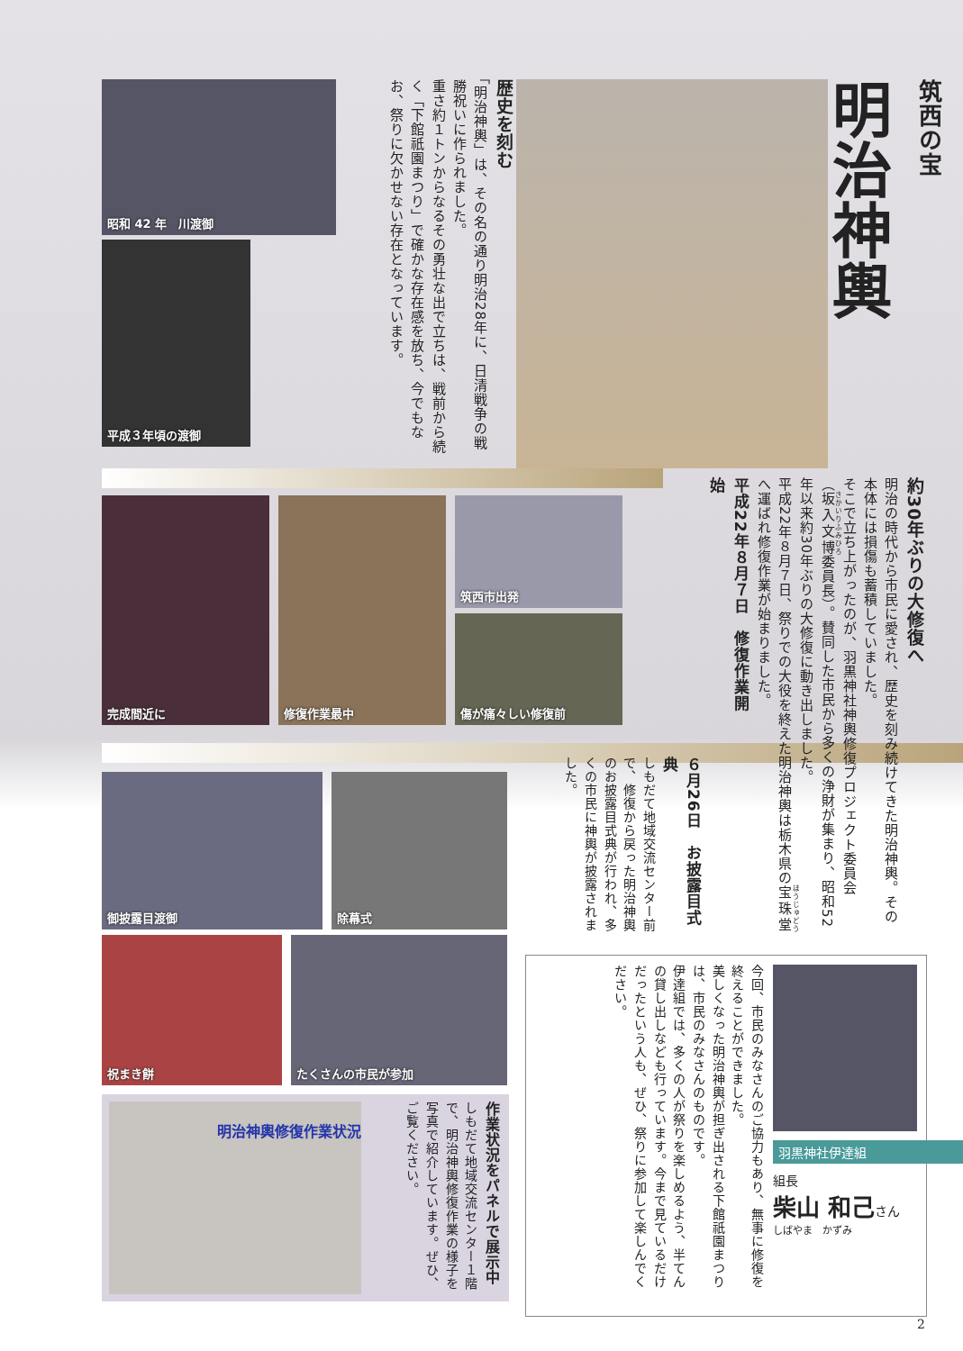昭和 42 年　川渡御
平成３年頃の渡御
歴史を刻む
「明治神輿」は、その名の通り明治28年に、日清戦争の戦勝祝いに作られました。
重さ約１トンからなるその勇壮な出で立ちは、戦前から続く「下館祇園まつり」で確かな存在感を放ち、今でもなお、祭りに欠かせない存在となっています。
筑西の宝
明治神輿
完成間近に
修復作業最中
筑西市出発
傷が痛々しい修復前
御披露目渡御
除幕式
祝まき餅
たくさんの市民が参加
明治神輿修復作業状況
作業状況をパネルで展示中
しもだて地域交流センター１階で、明治神輿修復作業の様子を写真で紹介しています。ぜひ、ご覧ください。
約30年ぶりの大修復へ
明治の時代から市民に愛され、歴史を刻み続けてきた明治神輿。その本体には損傷も蓄積していました。
そこで立ち上がったのが、羽黒神社神輿修復プロジェクト委員会（坂入文博委員長）。賛同した市民から多くの浄財が集まり、昭和52年以来約30年ぶりの大修復に動き出しました。
平成22年８月７日、祭りでの大役を終えた明治神輿は栃木県の宝珠堂へ運ばれ修復作業が始まりました。
平成22年８月７日　修復作業開始
６月26日　お披露目式典
しもだて地域交流センター前で、修復から戻った明治神輿のお披露目式典が行われ、多くの市民に神輿が披露されました。
羽黒神社伊達組
組長
柴山 和己さん
しばやま　かずみ
今回、市民のみなさんのご協力もあり、無事に修復を終えることができました。
美しくなった明治神輿が担ぎ出される下館祇園まつりは、市民のみなさんのものです。
伊達組では、多くの人が祭りを楽しめるよう、半てんの貸し出しなども行っています。今まで見ているだけだったという人も、ぜひ、祭りに参加して楽しんでください。
2